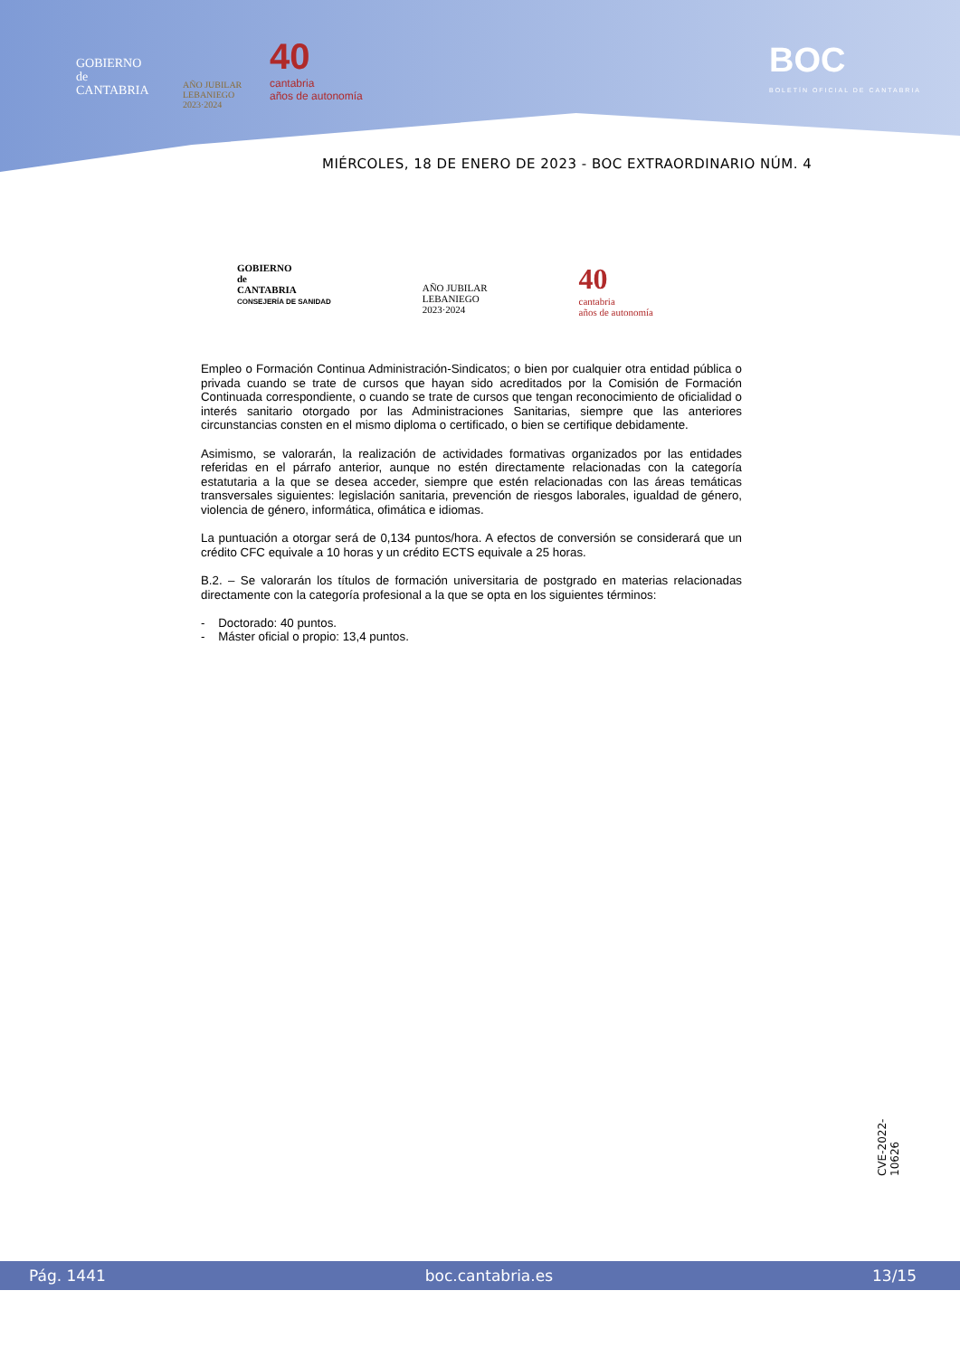GOBIERNO
de
CANTABRIA
AÑO JUBILAR
LEBANIEGO
2023·2024
40
cantabria
años de autonomía
BOC
BOLETÍN OFICIAL DE CANTABRIA
MIÉRCOLES, 18 DE ENERO DE 2023 - BOC EXTRAORDINARIO NÚM. 4
GOBIERNO
de
CANTABRIA
CONSEJERÍA DE SANIDAD
AÑO JUBILAR
LEBANIEGO
2023·2024
40
cantabria
años de autonomía
Empleo o Formación Continua Administración-Sindicatos; o bien por cualquier otra entidad pública o privada cuando se trate de cursos que hayan sido acreditados por la Comisión de Formación Continuada correspondiente, o cuando se trate de cursos que tengan reconocimiento de oficialidad o interés sanitario otorgado por las Administraciones Sanitarias, siempre que las anteriores circunstancias consten en el mismo diploma o certificado, o bien se certifique debidamente.
Asimismo, se valorarán, la realización de actividades formativas organizados por las entidades referidas en el párrafo anterior, aunque no estén directamente relacionadas con la categoría estatutaria a la que se desea acceder, siempre que estén relacionadas con las áreas temáticas transversales siguientes: legislación sanitaria, prevención de riesgos laborales, igualdad de género, violencia de género, informática, ofimática e idiomas.
La puntuación a otorgar será de 0,134 puntos/hora. A efectos de conversión se considerará que un crédito CFC equivale a 10 horas y un crédito ECTS equivale a 25 horas.
B.2. – Se valorarán los títulos de formación universitaria de postgrado en materias relacionadas directamente con la categoría profesional a la que se opta en los siguientes términos:
- Doctorado: 40 puntos.
- Máster oficial o propio: 13,4 puntos.
CVE-2022-10626
Pág. 1441 boc.cantabria.es 13/15